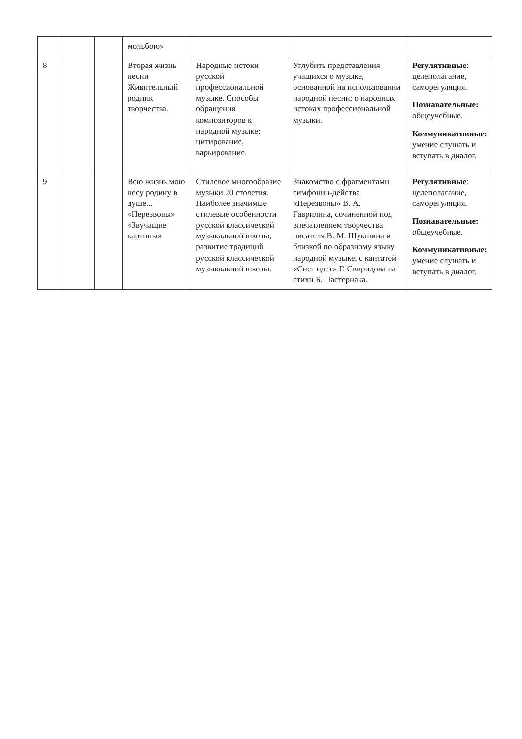| | | | мольбою» | | | |
| 8 | | | Вторая жизнь песни Живительный родник творчества. | Народные истоки русской профессиональной музыке. Способы обращения композиторов к народной музыке: цитирование, варьирование. | Углубить представления учащихся о музыке, основанной на использовании народной песни; о народных истоках профессиональной музыки. | Регулятивные : целеполагание, саморегуляция. Познавательные: общеучебные. Коммуникативные: умение слушать и вступать в диалог. |
| 9 | | | Всю жизнь мою несу родину в душе... «Перезвоны» «Звучащие картины» | Стилевое многообразие музыки 20 столетия. Наиболее значимые стилевые особенности русской классической музыкальной школы, развитие традиций русской классической музыкальной школы. | Знакомство с фрагментами симфонии-действа «Перезвоны» В. А. Гаврилина, сочиненной под впечатлением творчества писателя В. М. Шукшина и близкой по образному языку народной музыке, с кантатой «Снег идет» Г. Свиридова на стихи Б. Пастернака. | Регулятивные : целеполагание, саморегуляция. Познавательные: общеучебные. Коммуникативные: умение слушать и вступать в диалог. |